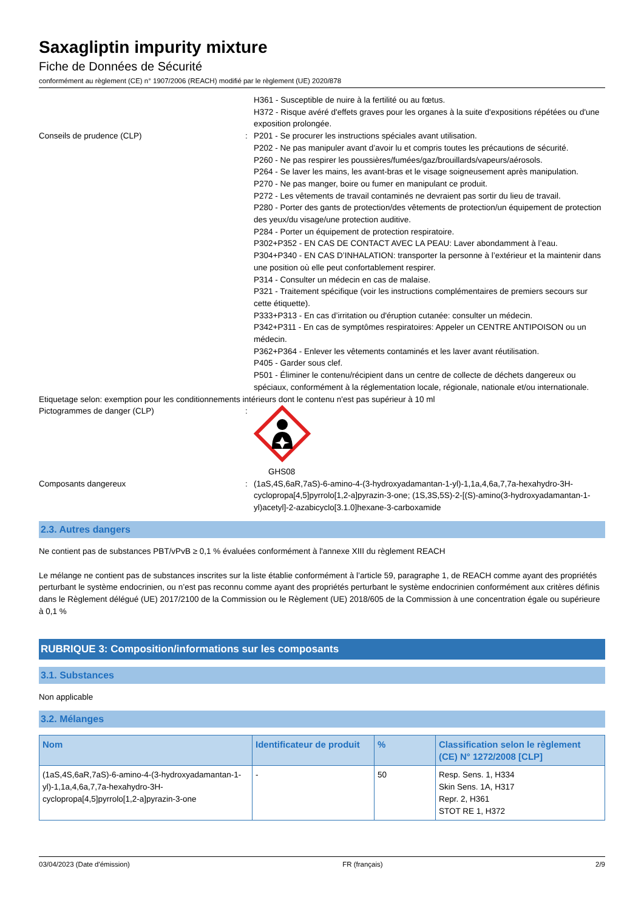Saxagliptin impurity mixture
Fiche de Données de Sécurité
conformément au règlement (CE) n° 1907/2006 (REACH) modifié par le règlement (UE) 2020/878
H361 - Susceptible de nuire à la fertilité ou au fœtus.
H372 - Risque avéré d'effets graves pour les organes à la suite d'expositions répétées ou d'une exposition prolongée.
Conseils de prudence (CLP) : P201 - Se procurer les instructions spéciales avant utilisation.
P202 - Ne pas manipuler avant d’avoir lu et compris toutes les précautions de sécurité.
P260 - Ne pas respirer les poussières/fumées/gaz/brouillards/vapeurs/aérosols.
P264 - Se laver les mains, les avant-bras et le visage soigneusement après manipulation.
P270 - Ne pas manger, boire ou fumer en manipulant ce produit.
P272 - Les vêtements de travail contaminés ne devraient pas sortir du lieu de travail.
P280 - Porter des gants de protection/des vêtements de protection/un équipement de protection des yeux/du visage/une protection auditive.
P284 - Porter un équipement de protection respiratoire.
P302+P352 - EN CAS DE CONTACT AVEC LA PEAU: Laver abondamment à l’eau.
P304+P340 - EN CAS D’INHALATION: transporter la personne à l’extérieur et la maintenir dans une position où elle peut confortablement respirer.
P314 - Consulter un médecin en cas de malaise.
P321 - Traitement spécifique (voir les instructions complémentaires de premiers secours sur cette étiquette).
P333+P313 - En cas d’irritation ou d'éruption cutanée: consulter un médecin.
P342+P311 - En cas de symptômes respiratoires: Appeler un CENTRE ANTIPOISON ou un médecin.
P362+P364 - Enlever les vêtements contaminés et les laver avant réutilisation.
P405 - Garder sous clef.
P501 - Éliminer le contenu/récipient dans un centre de collecte de déchets dangereux ou spéciaux, conformément à la réglementation locale, régionale, nationale et/ou internationale.
Etiquetage selon: exemption pour les conditionnements intérieurs dont le contenu n'est pas supérieur à 10 ml
Pictogrammes de danger (CLP) :
GHS08
Composants dangereux : (1aS,4S,6aR,7aS)-6-amino-4-(3-hydroxyadamantan-1-yl)-1,1a,4,6a,7,7a-hexahydro-3H-cyclopropa[4,5]pyrrolo[1,2-a]pyrazin-3-one; (1S,3S,5S)-2-[(S)-amino(3-hydroxyadamantan-1-yl)acetyl]-2-azabicyclo[3.1.0]hexane-3-carboxamide
2.3. Autres dangers
Ne contient pas de substances PBT/vPvB ≥ 0,1 % évaluées conformément à l'annexe XIII du règlement REACH
Le mélange ne contient pas de substances inscrites sur la liste établie conformément à l’article 59, paragraphe 1, de REACH comme ayant des propriétés perturbant le système endocrinien, ou n’est pas reconnu comme ayant des propriétés perturbant le système endocrinien conformément aux critères définis dans le Règlement délégué (UE) 2017/2100 de la Commission ou le Règlement (UE) 2018/605 de la Commission à une concentration égale ou supérieure à 0,1 %
RUBRIQUE 3: Composition/informations sur les composants
3.1. Substances
Non applicable
3.2. Mélanges
| Nom | Identificateur de produit | % | Classification selon le règlement (CE) N° 1272/2008 [CLP] |
| --- | --- | --- | --- |
| (1aS,4S,6aR,7aS)-6-amino-4-(3-hydroxyadamantan-1-yl)-1,1a,4,6a,7,7a-hexahydro-3H-cyclopropa[4,5]pyrrolo[1,2-a]pyrazin-3-one | - | 50 | Resp. Sens. 1, H334 Skin Sens. 1A, H317 Repr. 2, H361 STOT RE 1, H372 |
03/04/2023 (Date d'émission) FR (français) 2/9